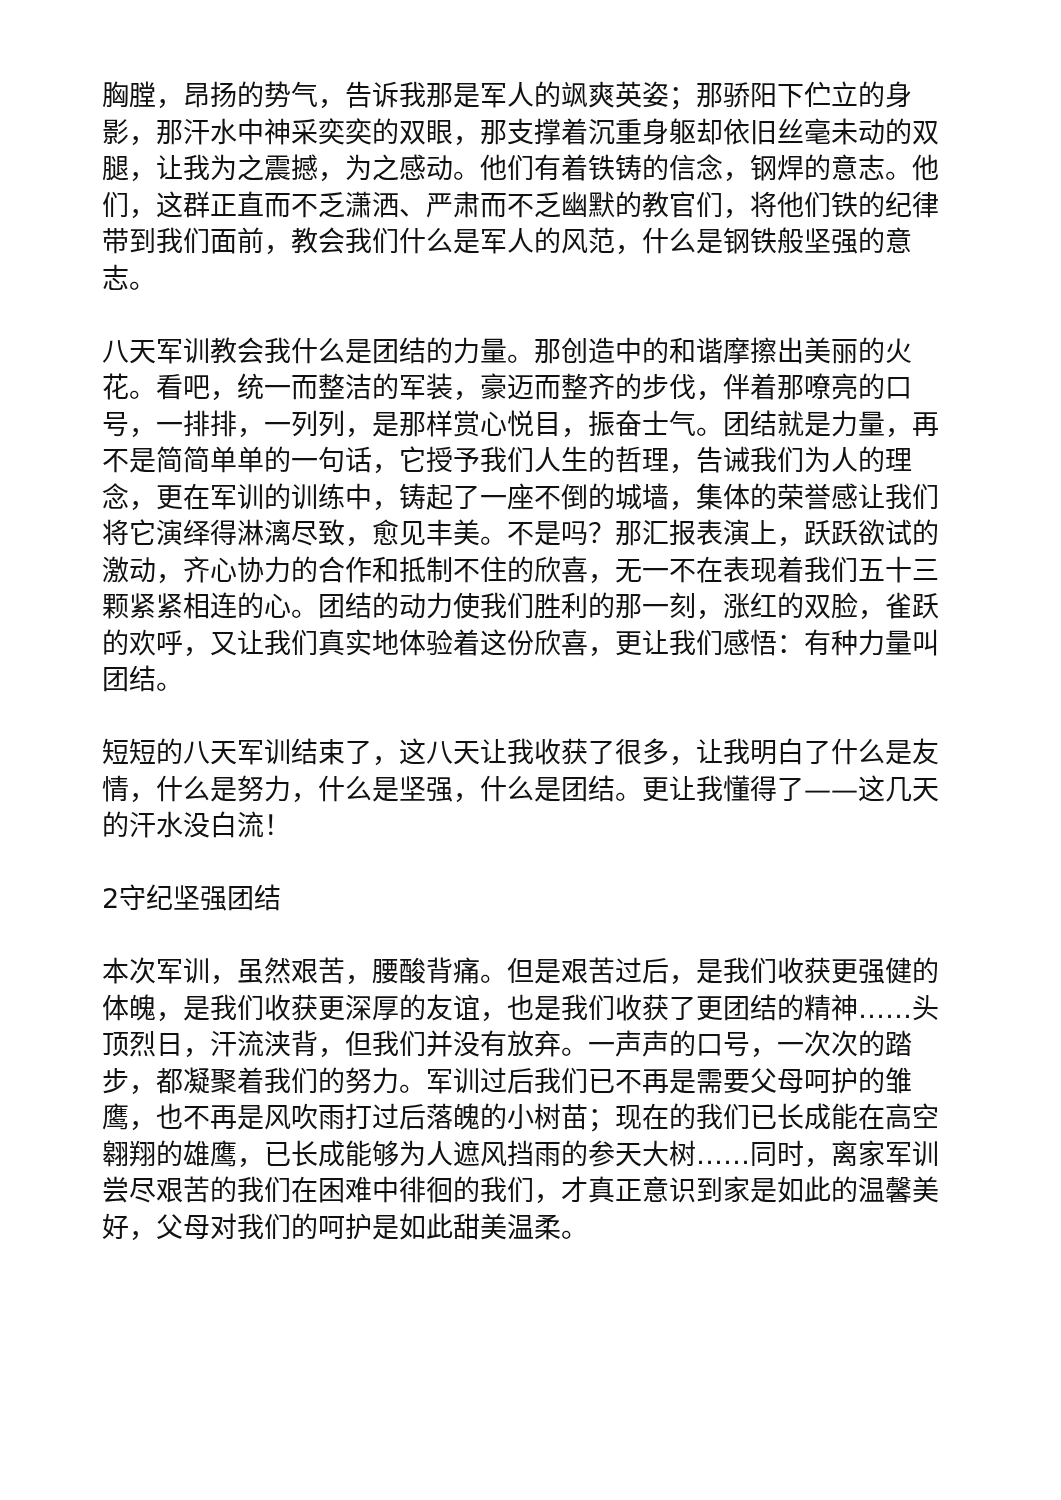胸膛，昂扬的势气，告诉我那是军人的飒爽英姿；那骄阳下伫立的身影，那汗水中神采奕奕的双眼，那支撑着沉重身躯却依旧丝毫未动的双腿，让我为之震撼，为之感动。他们有着铁铸的信念，钢焊的意志。他们，这群正直而不乏潇洒、严肃而不乏幽默的教官们，将他们铁的纪律带到我们面前，教会我们什么是军人的风范，什么是钢铁般坚强的意志。
八天军训教会我什么是团结的力量。那创造中的和谐摩擦出美丽的火花。看吧，统一而整洁的军装，豪迈而整齐的步伐，伴着那嘹亮的口号，一排排，一列列，是那样赏心悦目，振奋士气。团结就是力量，再不是简简单单的一句话，它授予我们人生的哲理，告诫我们为人的理念，更在军训的训练中，铸起了一座不倒的城墙，集体的荣誉感让我们将它演绎得淋漓尽致，愈见丰美。不是吗？那汇报表演上，跃跃欲试的激动，齐心协力的合作和抵制不住的欣喜，无一不在表现着我们五十三颗紧紧相连的心。团结的动力使我们胜利的那一刻，涨红的双脸，雀跃的欢呼，又让我们真实地体验着这份欣喜，更让我们感悟：有种力量叫团结。
短短的八天军训结束了，这八天让我收获了很多，让我明白了什么是友情，什么是努力，什么是坚强，什么是团结。更让我懂得了——这几天的汗水没白流！
2守纪坚强团结
本次军训，虽然艰苦，腰酸背痛。但是艰苦过后，是我们收获更强健的体魄，是我们收获更深厚的友谊，也是我们收获了更团结的精神……头顶烈日，汗流浃背，但我们并没有放弃。一声声的口号，一次次的踏步，都凝聚着我们的努力。军训过后我们已不再是需要父母呵护的雏鹰，也不再是风吹雨打过后落魄的小树苗；现在的我们已长成能在高空翱翔的雄鹰，已长成能够为人遮风挡雨的参天大树……同时，离家军训尝尽艰苦的我们在困难中徘徊的我们，才真正意识到家是如此的温馨美好，父母对我们的呵护是如此甜美温柔。